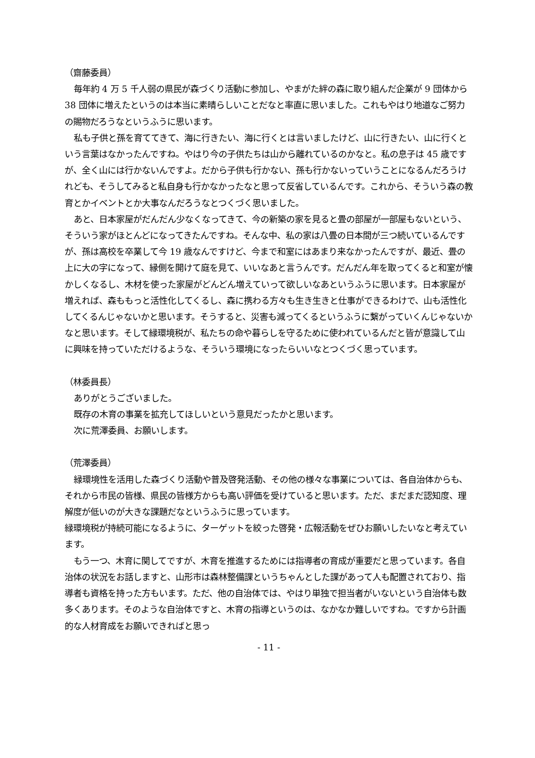（齋藤委員）
毎年約 4 万 5 千人弱の県民が森づくり活動に参加し、やまがた絆の森に取り組んだ企業が 9 団体から 38 団体に増えたというのは本当に素晴らしいことだなと率直に思いました。これもやはり地道なご努力の賜物だろうなというふうに思います。
私も子供と孫を育ててきて、海に行きたい、海に行くとは言いましたけど、山に行きたい、山に行くという言葉はなかったんですね。やはり今の子供たちは山から離れているのかなと。私の息子は 45 歳ですが、全く山には行かないんですよ。だから子供も行かない、孫も行かないっていうことになるんだろうけれども、そうしてみると私自身も行かなかったなと思って反省しているんです。これから、そういう森の教育とかイベントとか大事なんだろうなとつくづく思いました。
あと、日本家屋がだんだん少なくなってきて、今の新築の家を見ると畳の部屋が一部屋もないという、そういう家がほとんどになってきたんですね。そんな中、私の家は八畳の日本間が三つ続いているんですが、孫は高校を卒業して今 19 歳なんですけど、今まで和室にはあまり来なかったんですが、最近、畳の上に大の字になって、縁側を開けて庭を見て、いいなあと言うんです。だんだん年を取ってくると和室が懐かしくなるし、木材を使った家屋がどんどん増えていって欲しいなあというふうに思います。日本家屋が増えれば、森ももっと活性化してくるし、森に携わる方々も生き生きと仕事ができるわけで、山も活性化してくるんじゃないかと思います。そうすると、災害も減ってくるというふうに繋がっていくんじゃないかなと思います。そして緑環境税が、私たちの命や暮らしを守るために使われているんだと皆が意識して山に興味を持っていただけるような、そういう環境になったらいいなとつくづく思っています。
（林委員長）
ありがとうございました。
既存の木育の事業を拡充してほしいという意見だったかと思います。
次に荒澤委員、お願いします。
（荒澤委員）
緑環境性を活用した森づくり活動や普及啓発活動、その他の様々な事業については、各自治体からも、それから市民の皆様、県民の皆様方からも高い評価を受けていると思います。ただ、まだまだ認知度、理解度が低いのが大きな課題だなというふうに思っています。
緑環境税が持続可能になるように、ターゲットを絞った啓発・広報活動をぜひお願いしたいなと考えています。
もう一つ、木育に関してですが、木育を推進するためには指導者の育成が重要だと思っています。各自治体の状況をお話しますと、山形市は森林整備課というちゃんとした課があって人も配置されており、指導者も資格を持った方もいます。ただ、他の自治体では、やはり単独で担当者がいないという自治体も数多くあります。そのような自治体ですと、木育の指導というのは、なかなか難しいですね。ですから計画的な人材育成をお願いできればと思っ
- 11 -